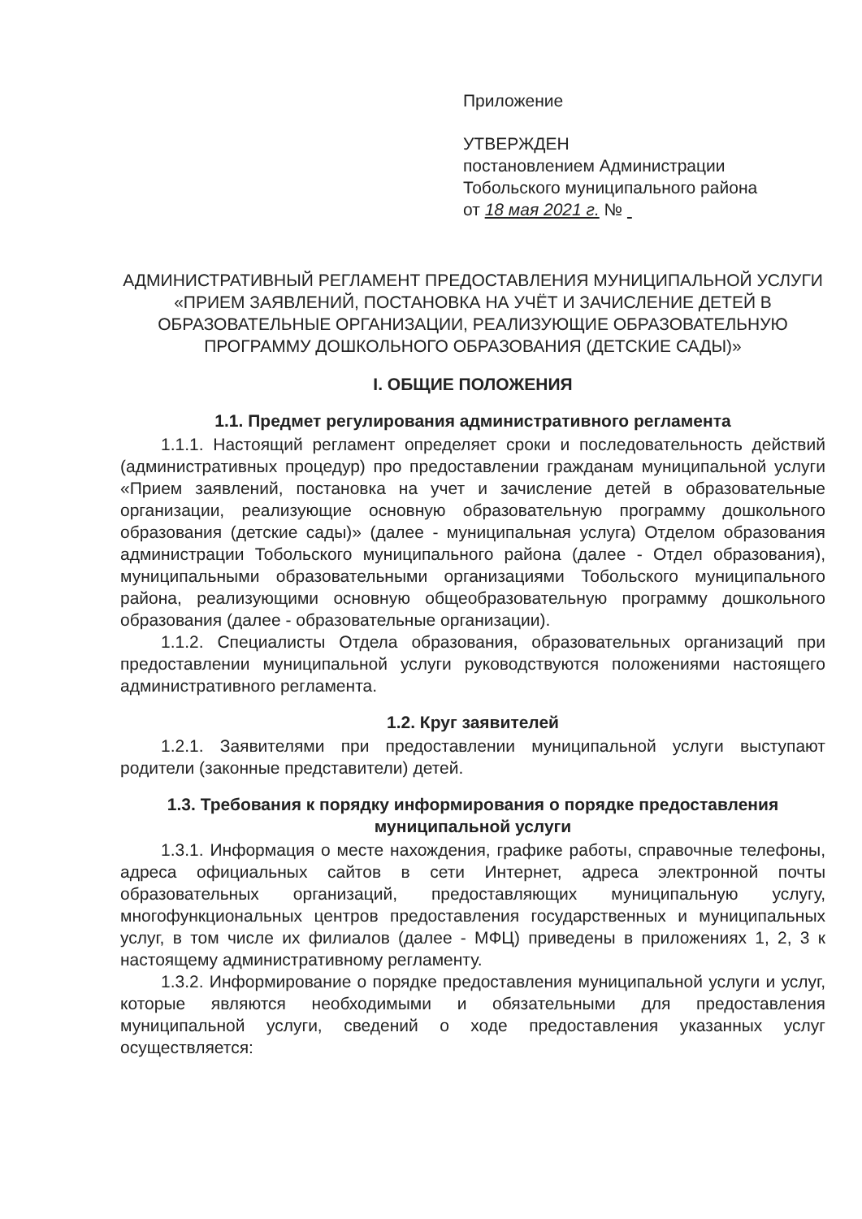Приложение
УТВЕРЖДЕН
постановлением Администрации Тобольского муниципального района
от 18 мая 2021 г. №
АДМИНИСТРАТИВНЫЙ РЕГЛАМЕНТ ПРЕДОСТАВЛЕНИЯ МУНИЦИПАЛЬНОЙ УСЛУГИ «ПРИЕМ ЗАЯВЛЕНИЙ, ПОСТАНОВКА НА УЧЁТ И ЗАЧИСЛЕНИЕ ДЕТЕЙ В ОБРАЗОВАТЕЛЬНЫЕ ОРГАНИЗАЦИИ, РЕАЛИЗУЮЩИЕ ОБРАЗОВАТЕЛЬНУЮ ПРОГРАММУ ДОШКОЛЬНОГО ОБРАЗОВАНИЯ (ДЕТСКИЕ САДЫ)»
I. ОБЩИЕ ПОЛОЖЕНИЯ
1.1. Предмет регулирования административного регламента
1.1.1. Настоящий регламент определяет сроки и последовательность действий (административных процедур) про предоставлении гражданам муниципальной услуги «Прием заявлений, постановка на учет и зачисление детей в образовательные организации, реализующие основную образовательную программу дошкольного образования (детские сады)» (далее - муниципальная услуга) Отделом образования администрации Тобольского муниципального района (далее - Отдел образования), муниципальными образовательными организациями Тобольского муниципального района, реализующими основную общеобразовательную программу дошкольного образования (далее - образовательные организации).
1.1.2. Специалисты Отдела образования, образовательных организаций при предоставлении муниципальной услуги руководствуются положениями настоящего административного регламента.
1.2. Круг заявителей
1.2.1. Заявителями при предоставлении муниципальной услуги выступают родители (законные представители) детей.
1.3. Требования к порядку информирования о порядке предоставления муниципальной услуги
1.3.1. Информация о месте нахождения, графике работы, справочные телефоны, адреса официальных сайтов в сети Интернет, адреса электронной почты образовательных организаций, предоставляющих муниципальную услугу, многофункциональных центров предоставления государственных и муниципальных услуг, в том числе их филиалов (далее - МФЦ) приведены в приложениях 1, 2, 3 к настоящему административному регламенту.
1.3.2. Информирование о порядке предоставления муниципальной услуги и услуг, которые являются необходимыми и обязательными для предоставления муниципальной услуги, сведений о ходе предоставления указанных услуг осуществляется: